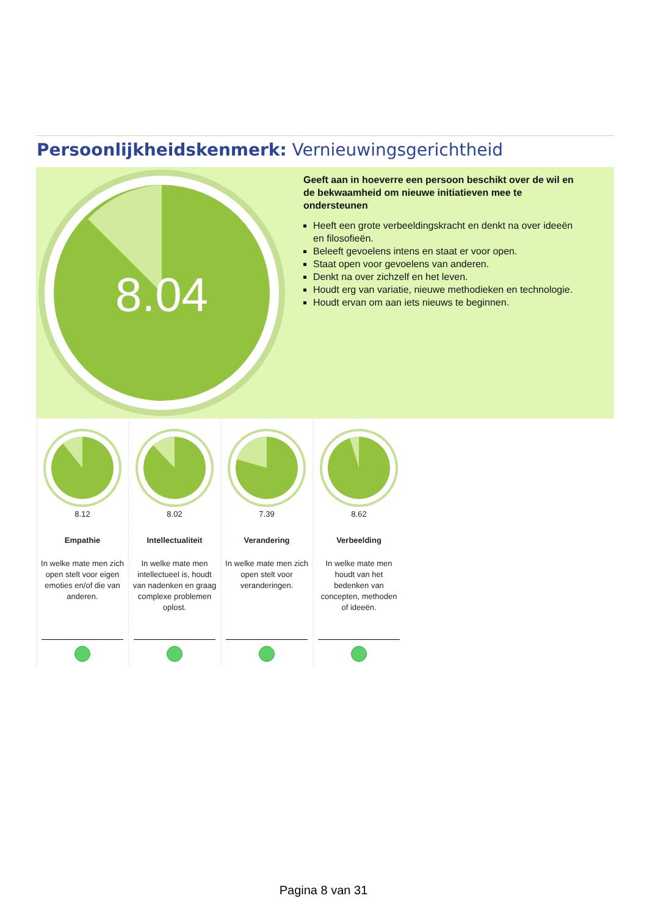Persoonlijkheidskenmerk: Vernieuwingsgerichtheid
8.04
Geeft aan in hoeverre een persoon beschikt over de wil en de bekwaamheid om nieuwe initiatieven mee te ondersteunen
Heeft een grote verbeeldingskracht en denkt na over ideeën en filosofieën.
Beleeft gevoelens intens en staat er voor open.
Staat open voor gevoelens van anderen.
Denkt na over zichzelf en het leven.
Houdt erg van variatie, nieuwe methodieken en technologie.
Houdt ervan om aan iets nieuws te beginnen.
8.12
Empathie
In welke mate men zich open stelt voor eigen emoties en/of die van anderen.
8.02
Intellectualiteit
In welke mate men intellectueel is, houdt van nadenken en graag complexe problemen oplost.
7.39
Verandering
In welke mate men zich open stelt voor veranderingen.
8.62
Verbeelding
In welke mate men houdt van het bedenken van concepten, methoden of ideeën.
Pagina 8 van 31